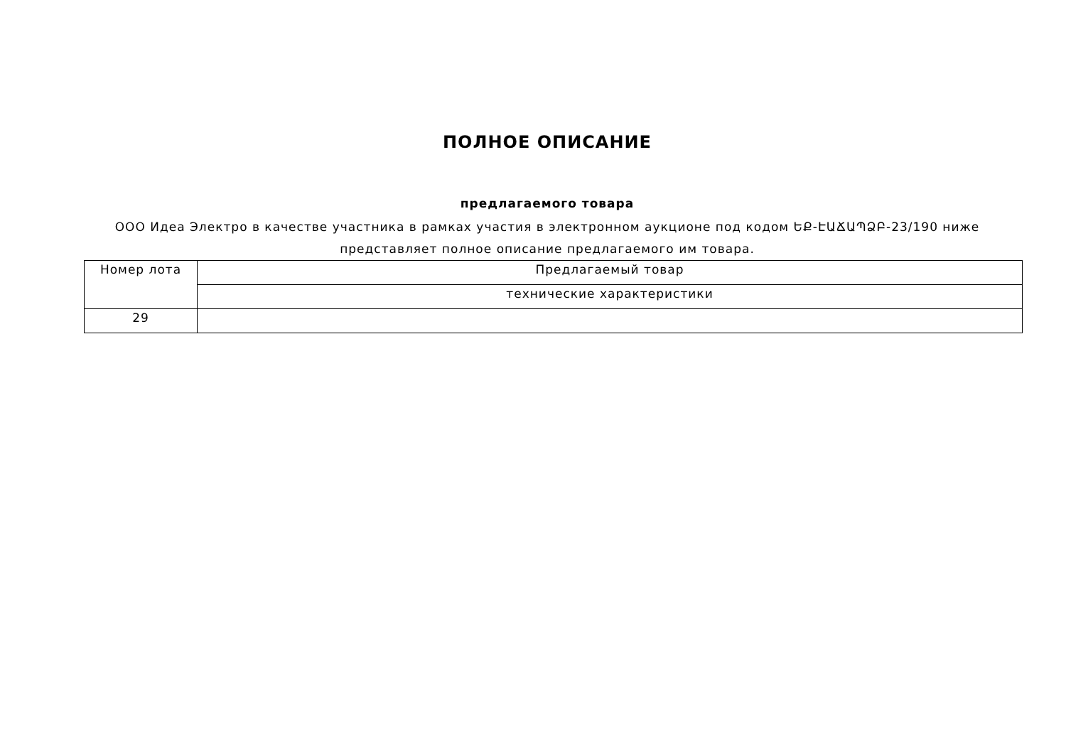ПОЛНОЕ ОПИСАНИЕ
предлагаемого товара
ООО Идеа Электро в качестве участника в рамках участия в электронном аукционе под кодом ԵՔ-ԷԱՃԱՊՁԲ-23/190 ниже представляет полное описание предлагаемого им товара.
| Номер лота | Предлагаемый товар |
| --- | --- |
| | технические характеристики |
| 29 | |